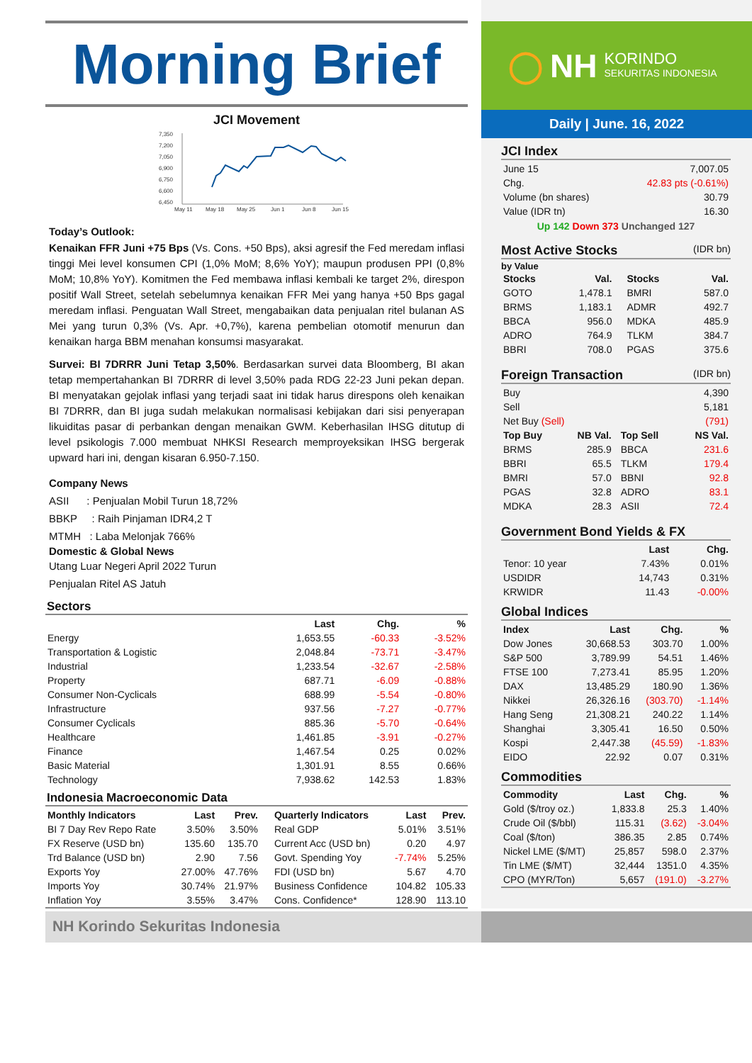Morning Brief
JCI Movement
7,350
7,200
7,050
6,900
6,750
6,600
6,450
May 11
May 18
May 25
Jun 1
Jun 8
Jun 15
Today’s Outlook:
Kenaikan FFR Juni +75 Bps (Vs. Cons. +50 Bps), aksi agresif the Fed meredam inflasi tinggi Mei level konsumen CPI (1,0% MoM; 8,6% YoY); maupun produsen PPI (0,8% MoM; 10,8% YoY). Komitmen the Fed membawa inflasi kembali ke target 2%, direspon positif Wall Street, setelah sebelumnya kenaikan FFR Mei yang hanya +50 Bps gagal meredam inflasi. Penguatan Wall Street, mengabaikan data penjualan ritel bulanan AS Mei yang turun 0,3% (Vs. Apr. +0,7%), karena pembelian otomotif menurun dan kenaikan harga BBM menahan konsumsi masyarakat.
Survei: BI 7DRRR Juni Tetap 3,50%. Berdasarkan survei data Bloomberg, BI akan tetap mempertahankan BI 7DRRR di level 3,50% pada RDG 22-23 Juni pekan depan. BI menyatakan gejolak inflasi yang terjadi saat ini tidak harus direspons oleh kenaikan BI 7DRRR, dan BI juga sudah melakukan normalisasi kebijakan dari sisi penyerapan likuiditas pasar di perbankan dengan menaikan GWM. Keberhasilan IHSG ditutup di level psikologis 7.000 membuat NHKSI Research memproyeksikan IHSG bergerak upward hari ini, dengan kisaran 6.950-7.150.
Company News
ASII : Penjualan Mobil Turun 18,72%
BBKP : Raih Pinjaman IDR4,2 T
MTMH : Laba Melonjak 766%
Domestic & Global News
Utang Luar Negeri April 2022 Turun
Penjualan Ritel AS Jatuh
Sectors
| | Last | Chg. | % |
| --- | --- | --- | --- |
| Energy | 1,653.55 | -60.33 | -3.52% |
| Transportation & Logistic | 2,048.84 | -73.71 | -3.47% |
| Industrial | 1,233.54 | -32.67 | -2.58% |
| Property | 687.71 | -6.09 | -0.88% |
| Consumer Non-Cyclicals | 688.99 | -5.54 | -0.80% |
| Infrastructure | 937.56 | -7.27 | -0.77% |
| Consumer Cyclicals | 885.36 | -5.70 | -0.64% |
| Healthcare | 1,461.85 | -3.91 | -0.27% |
| Finance | 1,467.54 | 0.25 | 0.02% |
| Basic Material | 1,301.91 | 8.55 | 0.66% |
| Technology | 7,938.62 | 142.53 | 1.83% |
Indonesia Macroeconomic Data
| Monthly Indicators | Last | Prev. | Quarterly Indicators | Last | Prev. |
| --- | --- | --- | --- | --- | --- |
| BI 7 Day Rev Repo Rate | 3.50% | 3.50% | Real GDP | 5.01% | 3.51% |
| FX Reserve (USD bn) | 135.60 | 135.70 | Current Acc (USD bn) | 0.20 | 4.97 |
| Trd Balance (USD bn) | 2.90 | 7.56 | Govt. Spending Yoy | -7.74% | 5.25% |
| Exports Yoy | 27.00% | 47.76% | FDI (USD bn) | 5.67 | 4.70 |
| Imports Yoy | 30.74% | 21.97% | Business Confidence | 104.82 | 105.33 |
| Inflation Yoy | 3.55% | 3.47% | Cons. Confidence* | 128.90 | 113.10 |
◯ NH KORINDO
SEKURITAS INDONESIA
Daily | June. 16, 2022
JCI Index
| June 15 | 7,007.05 |
| Chg. | 42.83 pts (-0.61%) |
| Volume (bn shares) | 30.79 |
| Value (IDR tn) | 16.30 |
Up 142 Down 373 Unchanged 127
Most Active Stocks (IDR bn)
by Value
| Stocks | Val. | Stocks | Val. |
| --- | --- | --- | --- |
| GOTO | 1,478.1 | BMRI | 587.0 |
| BRMS | 1,183.1 | ADMR | 492.7 |
| BBCA | 956.0 | MDKA | 485.9 |
| ADRO | 764.9 | TLKM | 384.7 |
| BBRI | 708.0 | PGAS | 375.6 |
Foreign Transaction (IDR bn)
| Buy | 4,390 |
| Sell | 5,181 |
| Net Buy (Sell) | (791) |
| Top Buy | NB Val. | Top Sell | NS Val. |
| --- | --- | --- | --- |
| BRMS | 285.9 | BBCA | 231.6 |
| BBRI | 65.5 | TLKM | 179.4 |
| BMRI | 57.0 | BBNI | 92.8 |
| PGAS | 32.8 | ADRO | 83.1 |
| MDKA | 28.3 | ASII | 72.4 |
Government Bond Yields & FX
| | Last | Chg. |
| --- | --- | --- |
| Tenor: 10 year | 7.43% | 0.01% |
| USDIDR | 14,743 | 0.31% |
| KRWIDR | 11.43 | -0.00% |
Global Indices
| Index | Last | Chg. | % |
| --- | --- | --- | --- |
| Dow Jones | 30,668.53 | 303.70 | 1.00% |
| S&P 500 | 3,789.99 | 54.51 | 1.46% |
| FTSE 100 | 7,273.41 | 85.95 | 1.20% |
| DAX | 13,485.29 | 180.90 | 1.36% |
| Nikkei | 26,326.16 | (303.70) | -1.14% |
| Hang Seng | 21,308.21 | 240.22 | 1.14% |
| Shanghai | 3,305.41 | 16.50 | 0.50% |
| Kospi | 2,447.38 | (45.59) | -1.83% |
| EIDO | 22.92 | 0.07 | 0.31% |
Commodities
| Commodity | Last | Chg. | % |
| --- | --- | --- | --- |
| Gold ($/troy oz.) | 1,833.8 | 25.3 | 1.40% |
| Crude Oil ($/bbl) | 115.31 | (3.62) | -3.04% |
| Coal ($/ton) | 386.35 | 2.85 | 0.74% |
| Nickel LME ($/MT) | 25,857 | 598.0 | 2.37% |
| Tin LME ($/MT) | 32,444 | 1351.0 | 4.35% |
| CPO (MYR/Ton) | 5,657 | (191.0) | -3.27% |
NH Korindo Sekuritas Indonesia